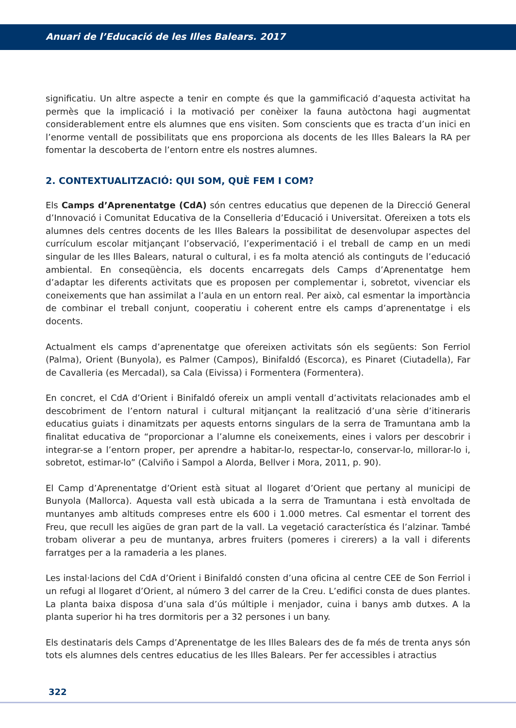Anuari de l’Educació de les Illes Balears. 2017
significatiu. Un altre aspecte a tenir en compte és que la gammificació d’aquesta activitat ha permès que la implicació i la motivació per conèixer la fauna autòctona hagi augmentat considerablement entre els alumnes que ens visiten. Som conscients que es tracta d’un inici en l’enorme ventall de possibilitats que ens proporciona als docents de les Illes Balears la RA per fomentar la descoberta de l’entorn entre els nostres alumnes.
2. CONTEXTUALITZACIÓ: QUI SOM, QUÈ FEM I COM?
Els Camps d’Aprenentatge (CdA) són centres educatius que depenen de la Direcció General d’Innovació i Comunitat Educativa de la Conselleria d’Educació i Universitat. Ofereixen a tots els alumnes dels centres docents de les Illes Balears la possibilitat de desenvolupar aspectes del currículum escolar mitjançant l’observació, l’experimentació i el treball de camp en un medi singular de les Illes Balears, natural o cultural, i es fa molta atenció als continguts de l’educació ambiental. En conseqüència, els docents encarregats dels Camps d’Aprenentatge hem d’adaptar les diferents activitats que es proposen per complementar i, sobretot, vivenciar els coneixements que han assimilat a l’aula en un entorn real. Per això, cal esmentar la importància de combinar el treball conjunt, cooperatiu i coherent entre els camps d’aprenentatge i els docents.
Actualment els camps d’aprenentatge que ofereixen activitats són els següents: Son Ferriol (Palma), Orient (Bunyola), es Palmer (Campos), Binifaldó (Escorca), es Pinaret (Ciutadella), Far de Cavalleria (es Mercadal), sa Cala (Eivissa) i Formentera (Formentera).
En concret, el CdA d’Orient i Binifaldó ofereix un ampli ventall d’activitats relacionades amb el descobriment de l’entorn natural i cultural mitjançant la realització d’una sèrie d’itineraris educatius guiats i dinamitzats per aquests entorns singulars de la serra de Tramuntana amb la finalitat educativa de “proporcionar a l’alumne els coneixements, eines i valors per descobrir i integrar-se a l’entorn proper, per aprendre a habitar-lo, respectar-lo, conservar-lo, millorar-lo i, sobretot, estimar-lo” (Calviño i Sampol a Alorda, Bellver i Mora, 2011, p. 90).
El Camp d’Aprenentatge d’Orient està situat al llogaret d’Orient que pertany al municipi de Bunyola (Mallorca). Aquesta vall està ubicada a la serra de Tramuntana i està envoltada de muntanyes amb altituds compreses entre els 600 i 1.000 metres. Cal esmentar el torrent des Freu, que recull les aigües de gran part de la vall. La vegetació característica és l’alzinar. També trobam oliverar a peu de muntanya, arbres fruiters (pomeres i cirerers) a la vall i diferents farratges per a la ramaderia a les planes.
Les instal·lacions del CdA d’Orient i Binifaldó consten d’una oficina al centre CEE de Son Ferriol i un refugi al llogaret d’Orient, al número 3 del carrer de la Creu. L’edifici consta de dues plantes. La planta baixa disposa d’una sala d’ús múltiple i menjador, cuina i banys amb dutxes. A la planta superior hi ha tres dormitoris per a 32 persones i un bany.
Els destinataris dels Camps d’Aprenentatge de les Illes Balears des de fa més de trenta anys són tots els alumnes dels centres educatius de les Illes Balears. Per fer accessibles i atractius
322